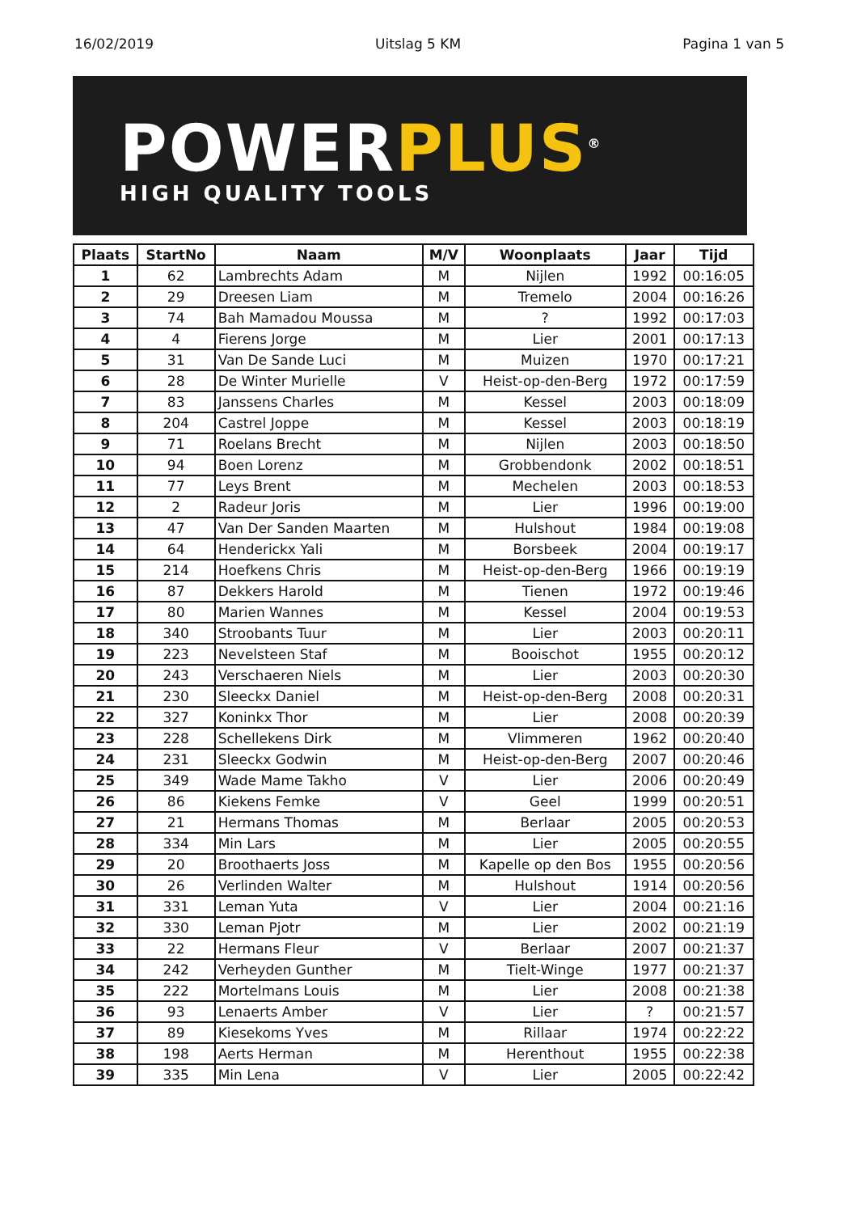16/02/2019 Uitslag 5 KM Pagina 1 van 5
POWERPLUS<sup>®</sup>
HIGH QUALITY TOOLS
| Plaats | StartNo | Naam | M/V | Woonplaats | Jaar | Tijd |
| --- | --- | --- | --- | --- | --- | --- |
| 1 | 62 | Lambrechts Adam | M | Nijlen | 1992 | 00:16:05 |
| 2 | 29 | Dreesen Liam | M | Tremelo | 2004 | 00:16:26 |
| 3 | 74 | Bah Mamadou Moussa | M | ? | 1992 | 00:17:03 |
| 4 | 4 | Fierens Jorge | M | Lier | 2001 | 00:17:13 |
| 5 | 31 | Van De Sande Luci | M | Muizen | 1970 | 00:17:21 |
| 6 | 28 | De Winter Murielle | V | Heist-op-den-Berg | 1972 | 00:17:59 |
| 7 | 83 | Janssens Charles | M | Kessel | 2003 | 00:18:09 |
| 8 | 204 | Castrel Joppe | M | Kessel | 2003 | 00:18:19 |
| 9 | 71 | Roelans Brecht | M | Nijlen | 2003 | 00:18:50 |
| 10 | 94 | Boen Lorenz | M | Grobbendonk | 2002 | 00:18:51 |
| 11 | 77 | Leys Brent | M | Mechelen | 2003 | 00:18:53 |
| 12 | 2 | Radeur Joris | M | Lier | 1996 | 00:19:00 |
| 13 | 47 | Van Der Sanden Maarten | M | Hulshout | 1984 | 00:19:08 |
| 14 | 64 | Henderickx Yali | M | Borsbeek | 2004 | 00:19:17 |
| 15 | 214 | Hoefkens Chris | M | Heist-op-den-Berg | 1966 | 00:19:19 |
| 16 | 87 | Dekkers Harold | M | Tienen | 1972 | 00:19:46 |
| 17 | 80 | Marien Wannes | M | Kessel | 2004 | 00:19:53 |
| 18 | 340 | Stroobants Tuur | M | Lier | 2003 | 00:20:11 |
| 19 | 223 | Nevelsteen Staf | M | Booischot | 1955 | 00:20:12 |
| 20 | 243 | Verschaeren Niels | M | Lier | 2003 | 00:20:30 |
| 21 | 230 | Sleeckx Daniel | M | Heist-op-den-Berg | 2008 | 00:20:31 |
| 22 | 327 | Koninkx Thor | M | Lier | 2008 | 00:20:39 |
| 23 | 228 | Schellekens Dirk | M | Vlimmeren | 1962 | 00:20:40 |
| 24 | 231 | Sleeckx Godwin | M | Heist-op-den-Berg | 2007 | 00:20:46 |
| 25 | 349 | Wade Mame Takho | V | Lier | 2006 | 00:20:49 |
| 26 | 86 | Kiekens Femke | V | Geel | 1999 | 00:20:51 |
| 27 | 21 | Hermans Thomas | M | Berlaar | 2005 | 00:20:53 |
| 28 | 334 | Min Lars | M | Lier | 2005 | 00:20:55 |
| 29 | 20 | Broothaerts Joss | M | Kapelle op den Bos | 1955 | 00:20:56 |
| 30 | 26 | Verlinden Walter | M | Hulshout | 1914 | 00:20:56 |
| 31 | 331 | Leman Yuta | V | Lier | 2004 | 00:21:16 |
| 32 | 330 | Leman Pjotr | M | Lier | 2002 | 00:21:19 |
| 33 | 22 | Hermans Fleur | V | Berlaar | 2007 | 00:21:37 |
| 34 | 242 | Verheyden Gunther | M | Tielt-Winge | 1977 | 00:21:37 |
| 35 | 222 | Mortelmans Louis | M | Lier | 2008 | 00:21:38 |
| 36 | 93 | Lenaerts Amber | V | Lier | ? | 00:21:57 |
| 37 | 89 | Kiesekoms Yves | M | Rillaar | 1974 | 00:22:22 |
| 38 | 198 | Aerts Herman | M | Herenthout | 1955 | 00:22:38 |
| 39 | 335 | Min Lena | V | Lier | 2005 | 00:22:42 |